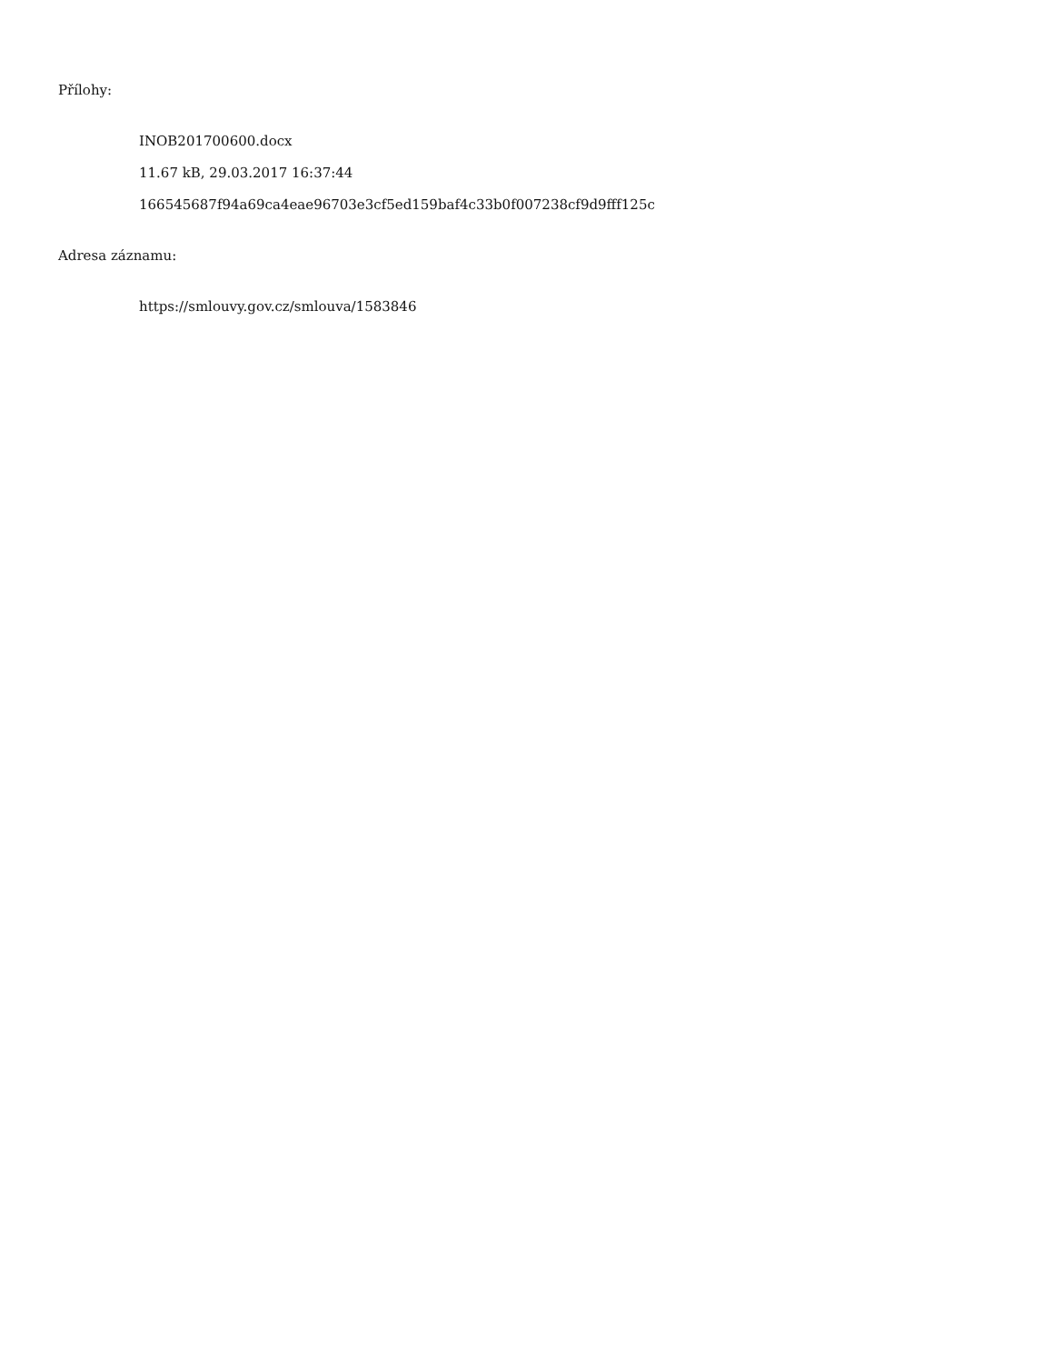Přílohy:
INOB201700600.docx
11.67 kB, 29.03.2017 16:37:44
166545687f94a69ca4eae96703e3cf5ed159baf4c33b0f007238cf9d9fff125c
Adresa záznamu:
https://smlouvy.gov.cz/smlouva/1583846